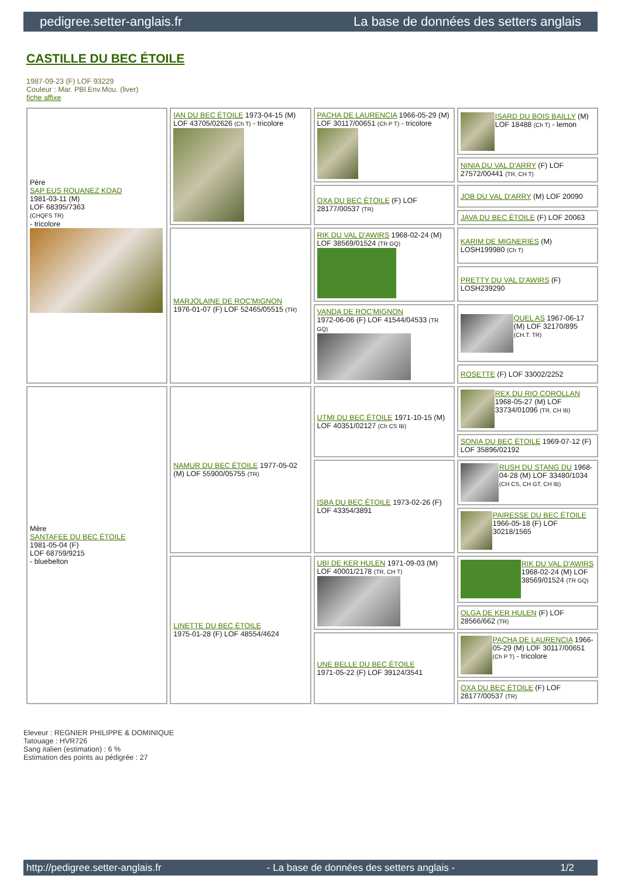pedigree.setter-anglais.fr La base de données des setters anglais
CASTILLE DU BEC ÉTOILE
1987-09-23 (F) LOF 93229
Couleur : Mar. PBl.Env.Mou. (liver)
fiche affixe
| Père SAP EUS ROUANEZ KOAD 1981-03-11 (M) LOF 68395/7363 (CHQFS TR) - tricolore | IAN DU BEC ÉTOILE 1973-04-15 (M) LOF 43705/02626 (Ch T) - tricolore | PACHA DE LAURENCIA 1966-05-29 (M) LOF 30117/00651 (Ch P T) - tricolore | ISARD DU BOIS BAILLY (M) LOF 18488 (Ch T) - lemon |
| | | | NINIA DU VAL D'ARRY (F) LOF 27572/00441 (TR, CH T) |
| | | OXA DU BEC ÉTOILE (F) LOF 28177/00537 (TR) | JOB DU VAL D'ARRY (M) LOF 20090 |
| | | | JAVA DU BEC ÉTOILE (F) LOF 20063 |
| | MARJOLAINE DE ROC'MIGNON 1976-01-07 (F) LOF 52465/05515 (TR) | RIK DU VAL D'AWIRS 1968-02-24 (M) LOF 38569/01524 (TR GQ) | KARIM DE MIGNERIES (M) LOSH199980 (Ch T) |
| | | | PRETTY DU VAL D'AWIRS (F) LOSH239290 |
| | | VANDA DE ROC'MIGNON 1972-06-06 (F) LOF 41544/04533 (TR GQ) | QUEL AS 1967-06-17 (M) LOF 32170/895 (CH.T. TR) |
| | | | ROSETTE (F) LOF 33002/2252 |
| Mère SANTAFEE DU BEC ÉTOILE 1981-05-04 (F) LOF 68759/9215 - bluebelton | NAMUR DU BEC ÉTOILE 1977-05-02 (M) LOF 55900/05755 (TR) | UTMI DU BEC ÉTOILE 1971-10-15 (M) LOF 40351/02127 (Ch CS IB) | REX DU RIO COROLLAN 1968-05-27 (M) LOF 33734/01096 (TR, CH IB) |
| | | | SONIA DU BEC ÉTOILE 1969-07-12 (F) LOF 35896/02192 |
| | | ISBA DU BEC ÉTOILE 1973-02-26 (F) LOF 43354/3891 | RUSH DU STANG DU 1968-04-28 (M) LOF 33480/1034 (CH CS, CH GT, CH IB) |
| | | | PAIRESSE DU BEC ÉTOILE 1966-05-18 (F) LOF 30218/1565 |
| | LINETTE DU BEC ÉTOILE 1975-01-28 (F) LOF 48554/4624 | UBI DE KER HULEN 1971-09-03 (M) LOF 40001/2178 (TR, CH T) | RIK DU VAL D'AWIRS 1968-02-24 (M) LOF 38569/01524 (TR GQ) |
| | | | OLGA DE KER HULEN (F) LOF 28566/662 (TR) |
| | | UNE BELLE DU BEC ÉTOILE 1971-05-22 (F) LOF 39124/3541 | PACHA DE LAURENCIA 1966-05-29 (M) LOF 30117/00651 (Ch P T) - tricolore |
| | | | OXA DU BEC ÉTOILE (F) LOF 28177/00537 (TR) |
Eleveur : REGNIER PHILIPPE & DOMINIQUE
Tatouage : HVR726
Sang italien (estimation) : 6 %
Estimation des points au pédigrée : 27
http://pedigree.setter-anglais.fr - La base de données des setters anglais - 1/2